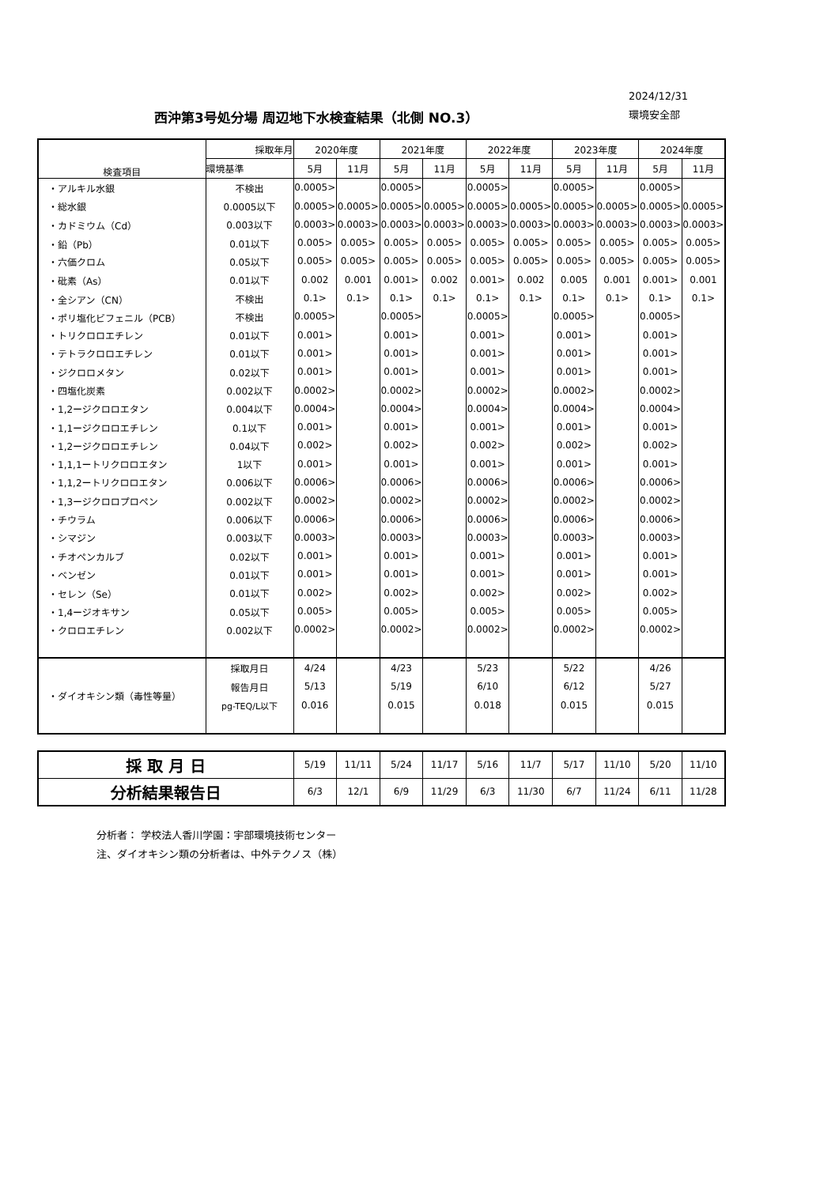西沖第3号処分場 周辺地下水検査結果（北側 NO.3）
2024/12/31
環境安全部
| 検査項目 | 採取年月 | 2020年度 | | 2021年度 | | 2022年度 | | 2023年度 | | 2024年度 | |
| --- | --- | --- | --- | --- | --- | --- | --- | --- | --- | --- | --- |
| | 環境基準 | 5月 | 11月 | 5月 | 11月 | 5月 | 11月 | 5月 | 11月 | 5月 | 11月 |
| ・アルキル水銀 | 不検出 | 0.0005> | | 0.0005> | | 0.0005> | | 0.0005> | | 0.0005> | |
| ・総水銀 | 0.0005以下 | 0.0005> | 0.0005> | 0.0005> | 0.0005> | 0.0005> | 0.0005> | 0.0005> | 0.0005> | 0.0005> | 0.0005> |
| ・カドミウム（Cd） | 0.003以下 | 0.0003> | 0.0003> | 0.0003> | 0.0003> | 0.0003> | 0.0003> | 0.0003> | 0.0003> | 0.0003> | 0.0003> |
| ・鉛（Pb） | 0.01以下 | 0.005> | 0.005> | 0.005> | 0.005> | 0.005> | 0.005> | 0.005> | 0.005> | 0.005> | 0.005> |
| ・六価クロム | 0.05以下 | 0.005> | 0.005> | 0.005> | 0.005> | 0.005> | 0.005> | 0.005> | 0.005> | 0.005> | 0.005> |
| ・砒素（As） | 0.01以下 | 0.002 | 0.001 | 0.001> | 0.002 | 0.001> | 0.002 | 0.005 | 0.001 | 0.001> | 0.001 |
| ・全シアン（CN） | 不検出 | 0.1> | 0.1> | 0.1> | 0.1> | 0.1> | 0.1> | 0.1> | 0.1> | 0.1> | 0.1> |
| ・ポリ塩化ビフェニル（PCB） | 不検出 | 0.0005> | | 0.0005> | | 0.0005> | | 0.0005> | | 0.0005> | |
| ・トリクロロエチレン | 0.01以下 | 0.001> | | 0.001> | | 0.001> | | 0.001> | | 0.001> | |
| ・テトラクロロエチレン | 0.01以下 | 0.001> | | 0.001> | | 0.001> | | 0.001> | | 0.001> | |
| ・ジクロロメタン | 0.02以下 | 0.001> | | 0.001> | | 0.001> | | 0.001> | | 0.001> | |
| ・四塩化炭素 | 0.002以下 | 0.0002> | | 0.0002> | | 0.0002> | | 0.0002> | | 0.0002> | |
| ・1,2ージクロロエタン | 0.004以下 | 0.0004> | | 0.0004> | | 0.0004> | | 0.0004> | | 0.0004> | |
| ・1,1ージクロロエチレン | 0.1以下 | 0.001> | | 0.001> | | 0.001> | | 0.001> | | 0.001> | |
| ・1,2ージクロロエチレン | 0.04以下 | 0.002> | | 0.002> | | 0.002> | | 0.002> | | 0.002> | |
| ・1,1,1ートリクロロエタン | 1以下 | 0.001> | | 0.001> | | 0.001> | | 0.001> | | 0.001> | |
| ・1,1,2ートリクロロエタン | 0.006以下 | 0.0006> | | 0.0006> | | 0.0006> | | 0.0006> | | 0.0006> | |
| ・1,3ージクロロプロペン | 0.002以下 | 0.0002> | | 0.0002> | | 0.0002> | | 0.0002> | | 0.0002> | |
| ・チウラム | 0.006以下 | 0.0006> | | 0.0006> | | 0.0006> | | 0.0006> | | 0.0006> | |
| ・シマジン | 0.003以下 | 0.0003> | | 0.0003> | | 0.0003> | | 0.0003> | | 0.0003> | |
| ・チオペンカルブ | 0.02以下 | 0.001> | | 0.001> | | 0.001> | | 0.001> | | 0.001> | |
| ・ベンゼン | 0.01以下 | 0.001> | | 0.001> | | 0.001> | | 0.001> | | 0.001> | |
| ・セレン（Se） | 0.01以下 | 0.002> | | 0.002> | | 0.002> | | 0.002> | | 0.002> | |
| ・1,4ージオキサン | 0.05以下 | 0.005> | | 0.005> | | 0.005> | | 0.005> | | 0.005> | |
| ・クロロエチレン | 0.002以下 | 0.0002> | | 0.0002> | | 0.0002> | | 0.0002> | | 0.0002> | |
| ・ダイオキシン類（毒性等量） | 採取月日 | 4/24 | | 4/23 | | 5/23 | | 5/22 | | 4/26 | |
| | 報告月日 | 5/13 | | 5/19 | | 6/10 | | 6/12 | | 5/27 | |
| | pg-TEQ/L以下 | 0.016 | | 0.015 | | 0.018 | | 0.015 | | 0.015 | |
| 採 取 月 日 | 5/19 | 11/11 | 5/24 | 11/17 | 5/16 | 11/7 | 5/17 | 11/10 | 5/20 | 11/10 |
| 分析結果報告日 | 6/3 | 12/1 | 6/9 | 11/29 | 6/3 | 11/30 | 6/7 | 11/24 | 6/11 | 11/28 |
分析者： 学校法人香川学園：宇部環境技術センター
注、ダイオキシン類の分析者は、中外テクノス（株）